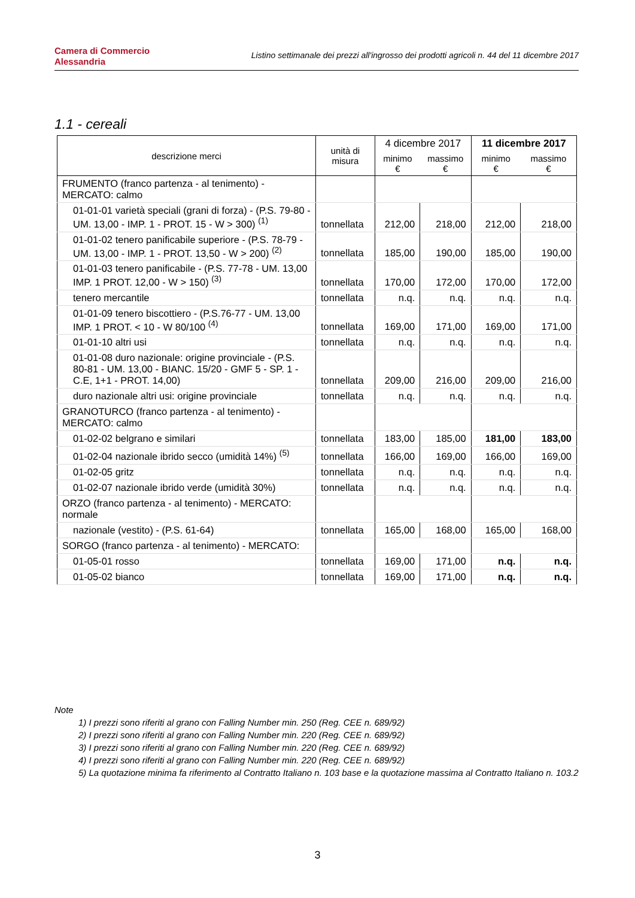Camera di Commercio
Alessandria
Listino settimanale dei prezzi all'ingrosso dei prodotti agricoli n. 44 del 11 dicembre 2017
1.1 - cereali
| descrizione merci | unità di misura | 4 dicembre 2017 | | 11 dicembre 2017 | |
| --- | --- | --- | --- | --- | --- |
| | | minimo € | massimo € | minimo € | massimo € |
| FRUMENTO (franco partenza - al tenimento) - MERCATO: calmo | | | | | |
| 01-01-01 varietà speciali (grani di forza) - (P.S. 79-80 - UM. 13,00 - IMP. 1 - PROT. 15 - W > 300) <sup>(1)</sup> | tonnellata | 212,00 | 218,00 | 212,00 | 218,00 |
| 01-01-02 tenero panificabile superiore - (P.S. 78-79 - UM. 13,00 - IMP. 1 - PROT. 13,50 - W > 200) <sup>(2)</sup> | tonnellata | 185,00 | 190,00 | 185,00 | 190,00 |
| 01-01-03 tenero panificabile - (P.S. 77-78 - UM. 13,00 IMP. 1 PROT. 12,00 - W > 150) <sup>(3)</sup> | tonnellata | 170,00 | 172,00 | 170,00 | 172,00 |
| tenero mercantile | tonnellata | n.q. | n.q. | n.q. | n.q. |
| 01-01-09 tenero biscottiero - (P.S.76-77 - UM. 13,00 IMP. 1 PROT. < 10 - W 80/100 <sup>(4)</sup> | tonnellata | 169,00 | 171,00 | 169,00 | 171,00 |
| 01-01-10 altri usi | tonnellata | n.q. | n.q. | n.q. | n.q. |
| 01-01-08 duro nazionale: origine provinciale - (P.S. 80-81 - UM. 13,00 - BIANC. 15/20 - GMF 5 - SP. 1 - C.E, 1+1 - PROT. 14,00) | tonnellata | 209,00 | 216,00 | 209,00 | 216,00 |
| duro nazionale altri usi: origine provinciale | tonnellata | n.q. | n.q. | n.q. | n.q. |
| GRANOTURCO (franco partenza - al tenimento) - MERCATO: calmo | | | | | |
| 01-02-02 belgrano e similari | tonnellata | 183,00 | 185,00 | 181,00 | 183,00 |
| 01-02-04 nazionale ibrido secco (umidità 14%) <sup>(5)</sup> | tonnellata | 166,00 | 169,00 | 166,00 | 169,00 |
| 01-02-05 gritz | tonnellata | n.q. | n.q. | n.q. | n.q. |
| 01-02-07 nazionale ibrido verde (umidità 30%) | tonnellata | n.q. | n.q. | n.q. | n.q. |
| ORZO (franco partenza - al tenimento) - MERCATO: normale | | | | | |
| nazionale (vestito) - (P.S. 61-64) | tonnellata | 165,00 | 168,00 | 165,00 | 168,00 |
| SORGO (franco partenza - al tenimento) - MERCATO: | | | | | |
| 01-05-01 rosso | tonnellata | 169,00 | 171,00 | n.q. | n.q. |
| 01-05-02 bianco | tonnellata | 169,00 | 171,00 | n.q. | n.q. |
Note
1) I prezzi sono riferiti al grano con Falling Number min. 250 (Reg. CEE n. 689/92)
2) I prezzi sono riferiti al grano con Falling Number min. 220 (Reg. CEE n. 689/92)
3) I prezzi sono riferiti al grano con Falling Number min. 220 (Reg. CEE n. 689/92)
4) I prezzi sono riferiti al grano con Falling Number min. 220 (Reg. CEE n. 689/92)
5) La quotazione minima fa riferimento al Contratto Italiano n. 103 base e la quotazione massima al Contratto Italiano n. 103.2
3